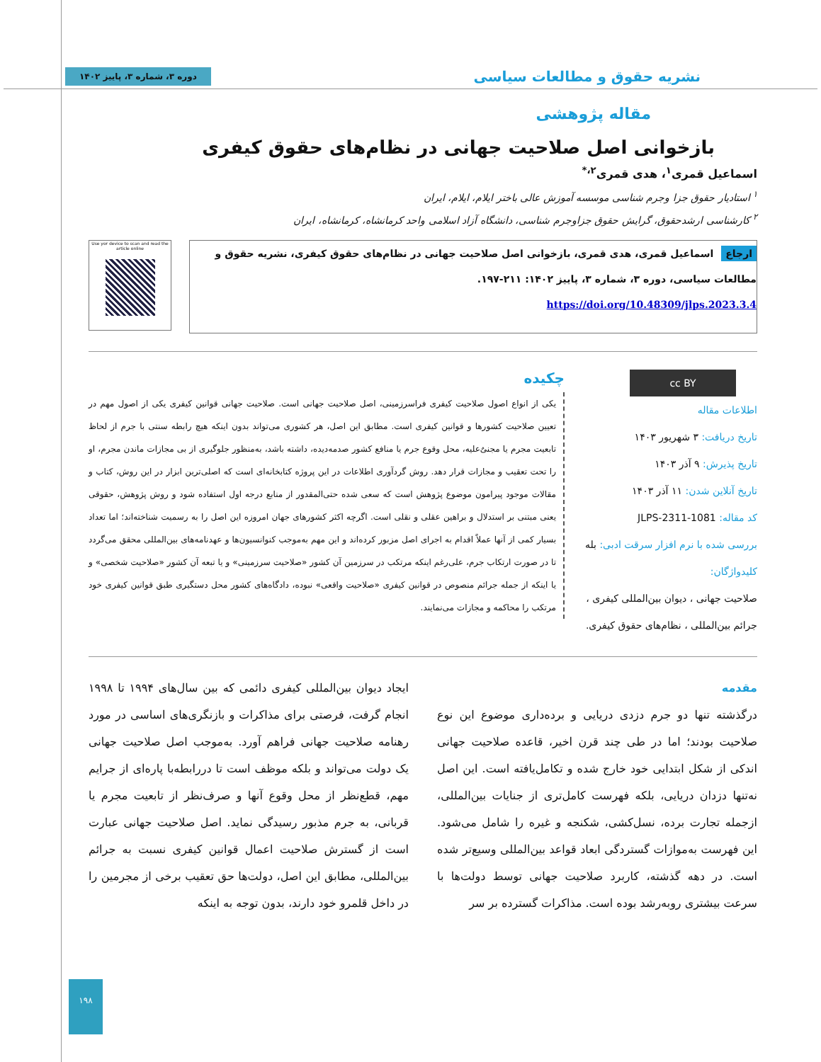نشریه حقوق و مطالعات سیاسی
دوره ۳، شماره ۳، پاییز ۱۴۰۲
مقاله پژوهشی
بازخوانی اصل صلاحیت جهانی در نظام‌های حقوق کیفری
اسماعیل قمری<sup>۱</sup>، هدی قمری<sup>۲،*</sup>
<sup>۱</sup> استادیار حقوق جزا وجرم شناسی موسسه آموزش عالی باختر ایلام، ایلام، ایران
<sup>۲</sup> کارشناسی ارشدحقوق، گرایش حقوق جزاوجرم شناسی، دانشگاه آزاد اسلامی واحد کرمانشاه، کرمانشاه، ایران
ارجاع اسماعیل قمری، هدی قمری، بازخوانی اصل صلاحیت جهانی در نظام‌های حقوق کیفری، نشریه حقوق و مطالعات سیاسی، دوره ۳، شماره ۳، پاییز ۱۴۰۲: ۲۱۱-۱۹۷.
https://doi.org/10.48309/jlps.2023.3.4
Use yor device to scan and read the article online
cc BY
اطلاعات مقاله
تاریخ دریافت: ۳ شهریور ۱۴۰۳
تاریخ پذیرش: ۹ آذر ۱۴۰۳
تاریخ آنلاین شدن: ۱۱ آذر ۱۴۰۳
کد مقاله: JLPS-2311-1081
بررسی شده با نرم افزار سرقت ادبی: بله
کلیدواژگان:
صلاحیت جهانی ، دیوان بین‌المللی کیفری ، جرائم بین‌المللی ، نظام‌های حقوق کیفری.
چکیده
یکی از انواع اصول صلاحیت کیفری فراسرزمینی، اصل صلاحیت جهانی است. صلاحیت جهانی قوانین کیفری یکی از اصول مهم در تعیین صلاحیت کشورها و قوانین کیفری است. مطابق این اصل، هر کشوری می‌تواند بدون اینکه هیچ رابطه سنتی با جرم از لحاظ تابعیت مجرم یا مجنیٌ‌علیه، محل وقوع جرم یا منافع کشور صدمه‌دیده، داشته باشد، به‌منظور جلوگیری از بی مجازات ماندن مجرم، او را تحت تعقیب و مجازات قرار دهد. روش گردآوری اطلاعات در این پروژه کتابخانه‌ای است که اصلی‌ترین ابزار در این روش، کتاب و مقالات موجود پیرامون موضوع پژوهش است که سعی شده حتی‌المقدور از منابع درجه اول استفاده شود و روش پژوهش، حقوقی یعنی مبتنی بر استدلال و براهین عقلی و نقلی است. اگرچه اکثر کشورهای جهان امروزه این اصل را به رسمیت شناخته‌اند؛ اما تعداد بسیار کمی از آنها عملاً اقدام به اجرای اصل مزبور کرده‌اند و این مهم به‌موجب کنوانسیون‌ها و عهدنامه‌های بین‌المللی محقق می‌گردد تا در صورت ارتکاب جرم، علی‌رغم اینکه مرتکب در سرزمین آن کشور «صلاحیت سرزمینی» و یا تبعه آن کشور «صلاحیت شخصی» و یا اینکه از جمله جرائم منصوص در قوانین کیفری «صلاحیت واقعی» نبوده، دادگاه‌های کشور محل دستگیری طبق قوانین کیفری خود مرتکب را محاکمه و مجازات می‌نمایند.
مقدمه
درگذشته تنها دو جرم دزدی دریایی و برده‌داری موضوع این نوع صلاحیت بودند؛ اما در طی چند قرن اخیر، قاعده صلاحیت جهانی اندکی از شکل ابتدایی خود خارج شده و تکامل‌یافته است. این اصل نه‌تنها دزدان دریایی، بلکه فهرست کامل‌تری از جنایات بین‌المللی، ازجمله تجارت برده، نسل‌کشی، شکنجه و غیره را شامل می‌شود. این فهرست به‌موازات گستردگی ابعاد قواعد بین‌المللی وسیع‌تر شده است. در دهه گذشته، کاربرد صلاحیت جهانی توسط دولت‌ها با سرعت بیشتری روبه‌رشد بوده است. مذاکرات گسترده بر سر
ایجاد دیوان بین‌المللی کیفری دائمی که بین سال‌های ۱۹۹۴ تا ۱۹۹۸ انجام گرفت، فرصتی برای مذاکرات و بازنگری‌های اساسی در مورد رهنامه صلاحیت جهانی فراهم آورد. به‌موجب اصل صلاحیت جهانی یک دولت می‌تواند و بلکه موظف است تا دررابطه‌با پاره‌ای از جرایم مهم، قطع‌نظر از محل وقوع آنها و صرف‌نظر از تابعیت مجرم یا قربانی، به جرم مذبور رسیدگی نماید. اصل صلاحیت جهانی عبارت است از گسترش صلاحیت اعمال قوانین کیفری نسبت به جرائم بین‌المللی، مطابق این اصل، دولت‌ها حق تعقیب برخی از مجرمین را در داخل قلمرو خود دارند، بدون توجه به اینکه
۱۹۸